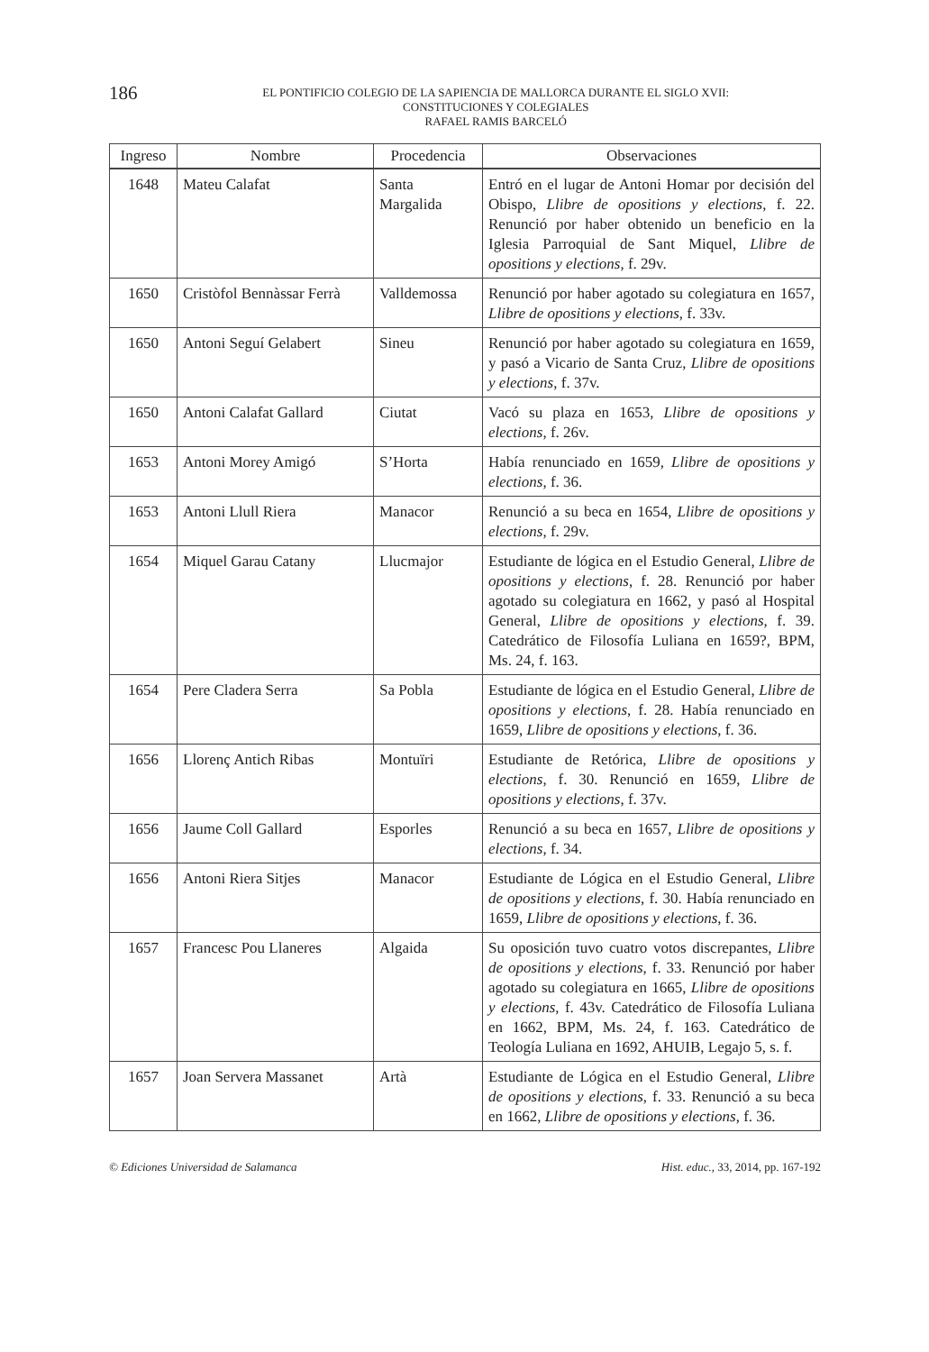186
EL PONTIFICIO COLEGIO DE LA SAPIENCIA DE MALLORCA DURANTE EL SIGLO XVII:
CONSTITUCIONES Y COLEGIALES
RAFAEL RAMIS BARCELÓ
| Ingreso | Nombre | Procedencia | Observaciones |
| --- | --- | --- | --- |
| 1648 | Mateu Calafat | Santa Margalida | Entró en el lugar de Antoni Homar por decisión del Obispo, Llibre de opositions y elections , f. 22. Renunció por haber obtenido un beneficio en la Iglesia Parroquial de Sant Miquel, Llibre de opositions y elections , f. 29v. |
| 1650 | Cristòfol Bennàssar Ferrà | Valldemossa | Renunció por haber agotado su colegiatura en 1657, Llibre de opositions y elections , f. 33v. |
| 1650 | Antoni Seguí Gelabert | Sineu | Renunció por haber agotado su colegiatura en 1659, y pasó a Vicario de Santa Cruz, Llibre de opositions y elections , f. 37v. |
| 1650 | Antoni Calafat Gallard | Ciutat | Vacó su plaza en 1653, Llibre de opositions y elections , f. 26v. |
| 1653 | Antoni Morey Amigó | S’Horta | Había renunciado en 1659, Llibre de opositions y elections , f. 36. |
| 1653 | Antoni Llull Riera | Manacor | Renunció a su beca en 1654, Llibre de opositions y elections , f. 29v. |
| 1654 | Miquel Garau Catany | Llucmajor | Estudiante de lógica en el Estudio General, Llibre de opositions y elections , f. 28. Renunció por haber agotado su colegiatura en 1662, y pasó al Hospital General, Llibre de opositions y elections , f. 39. Catedrático de Filosofía Luliana en 1659?, BPM, Ms. 24, f. 163. |
| 1654 | Pere Cladera Serra | Sa Pobla | Estudiante de lógica en el Estudio General, Llibre de opositions y elections , f. 28. Había renunciado en 1659, Llibre de opositions y elections , f. 36. |
| 1656 | Llorenç Antich Ribas | Montuïri | Estudiante de Retórica, Llibre de opositions y elections , f. 30. Renunció en 1659, Llibre de opositions y elections , f. 37v. |
| 1656 | Jaume Coll Gallard | Esporles | Renunció a su beca en 1657, Llibre de opositions y elections , f. 34. |
| 1656 | Antoni Riera Sitjes | Manacor | Estudiante de Lógica en el Estudio General, Llibre de opositions y elections , f. 30. Había renunciado en 1659, Llibre de opositions y elections , f. 36. |
| 1657 | Francesc Pou Llaneres | Algaida | Su oposición tuvo cuatro votos discrepantes, Llibre de opositions y elections , f. 33. Renunció por haber agotado su colegiatura en 1665, Llibre de opositions y elections , f. 43v. Catedrático de Filosofía Luliana en 1662, BPM, Ms. 24, f. 163. Catedrático de Teología Luliana en 1692, AHUIB, Legajo 5, s. f. |
| 1657 | Joan Servera Massanet | Artà | Estudiante de Lógica en el Estudio General, Llibre de opositions y elections , f. 33. Renunció a su beca en 1662, Llibre de opositions y elections , f. 36. |
© Ediciones Universidad de Salamanca Hist. educ., 33, 2014, pp. 167-192